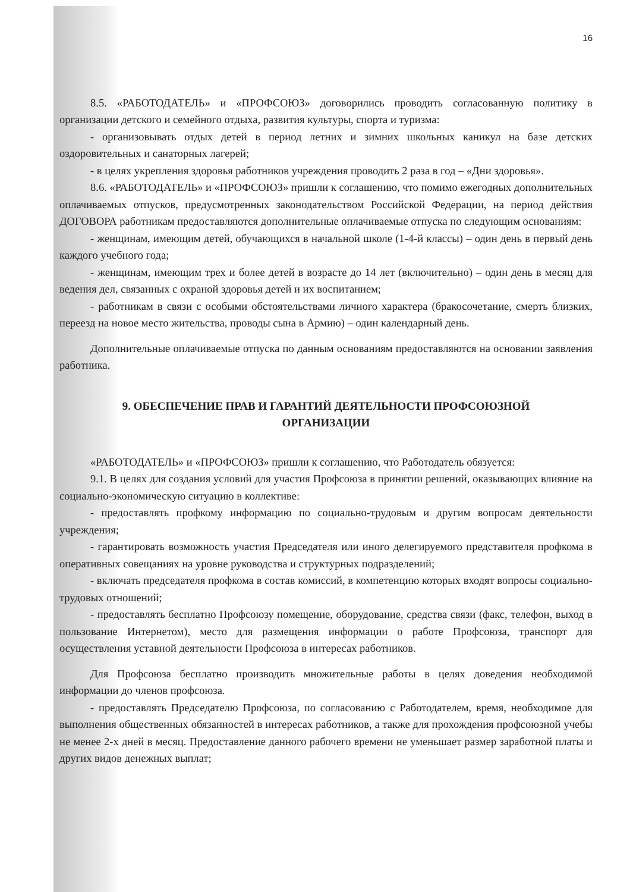16
8.5. «РАБОТОДАТЕЛЬ» и «ПРОФСОЮЗ» договорились проводить согласованную политику в организации детского и семейного отдыха, развития культуры, спорта и туризма:
- организовывать отдых детей в период летних и зимних школьных каникул на базе детских оздоровительных и санаторных лагерей;
- в целях укрепления здоровья работников учреждения проводить 2 раза в год – «Дни здоровья».
8.6. «РАБОТОДАТЕЛЬ» и «ПРОФСОЮЗ» пришли к соглашению, что помимо ежегодных дополнительных оплачиваемых отпусков, предусмотренных законодательством Российской Федерации, на период действия ДОГОВОРА работникам предоставляются дополнительные оплачиваемые отпуска по следующим основаниям:
- женщинам, имеющим детей, обучающихся в начальной школе (1-4-й классы) – один день в первый день каждого учебного года;
- женщинам, имеющим трех и более детей в возрасте до 14 лет (включительно) – один день в месяц для ведения дел, связанных с охраной здоровья детей и их воспитанием;
- работникам в связи с особыми обстоятельствами личного характера (бракосочетание, смерть близких, переезд на новое место жительства, проводы сына в Армию) – один календарный день.
Дополнительные оплачиваемые отпуска по данным основаниям предоставляются на основании заявления работника.
9. ОБЕСПЕЧЕНИЕ ПРАВ И ГАРАНТИЙ ДЕЯТЕЛЬНОСТИ ПРОФСОЮЗНОЙ
ОРГАНИЗАЦИИ
«РАБОТОДАТЕЛЬ» и «ПРОФСОЮЗ» пришли к соглашению, что Работодатель обязуется:
9.1. В целях для создания условий для участия Профсоюза в принятии решений, оказывающих влияние на социально-экономическую ситуацию в коллективе:
- предоставлять профкому информацию по социально-трудовым и другим вопросам деятельности учреждения;
- гарантировать возможность участия Председателя или иного делегируемого представителя профкома в оперативных совещаниях на уровне руководства и структурных подразделений;
- включать председателя профкома в состав комиссий, в компетенцию которых входят вопросы социально-трудовых отношений;
- предоставлять бесплатно Профсоюзу помещение, оборудование, средства связи (факс, телефон, выход в пользование Интернетом), место для размещения информации о работе Профсоюза, транспорт для осуществления уставной деятельности Профсоюза в интересах работников.
Для Профсоюза бесплатно производить множительные работы в целях доведения необходимой информации до членов профсоюза.
- предоставлять Председателю Профсоюза, по согласованию с Работодателем, время, необходимое для выполнения общественных обязанностей в интересах работников, а также для прохождения профсоюзной учебы не менее 2-х дней в месяц. Предоставление данного рабочего времени не уменьшает размер заработной платы и других видов денежных выплат;